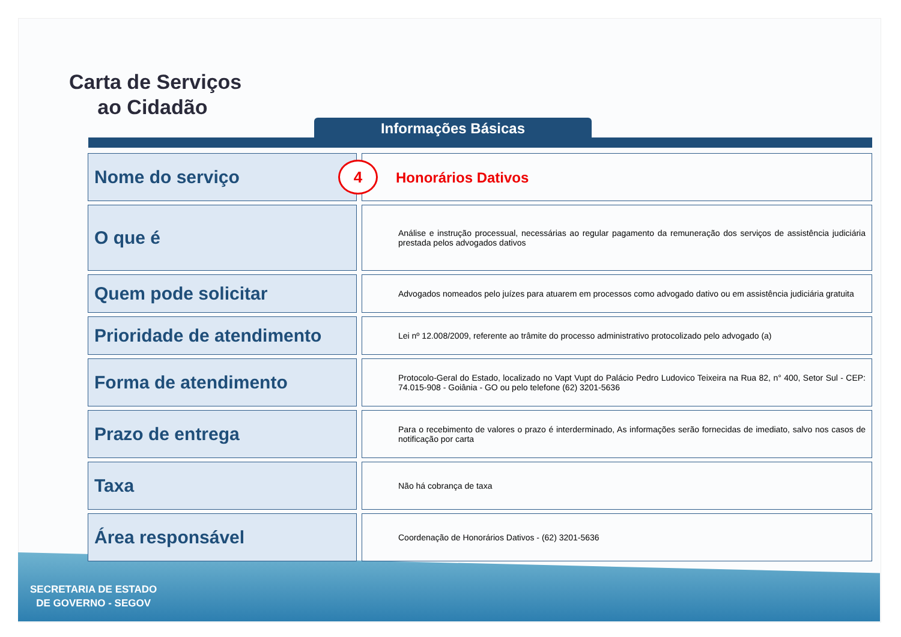Carta de Serviços
ao Cidadão
Informações Básicas
| Nome do serviço | | 4 Honorários Dativos |
| O que é | | Análise e instrução processual, necessárias ao regular pagamento da remuneração dos serviços de assistência judiciária prestada pelos advogados dativos |
| Quem pode solicitar | | Advogados nomeados pelo juízes para atuarem em processos como advogado dativo ou em assistência judiciária gratuita |
| Prioridade de atendimento | | Lei nº 12.008/2009, referente ao trâmite do processo administrativo protocolizado pelo advogado (a) |
| Forma de atendimento | | Protocolo-Geral do Estado, localizado no Vapt Vupt do Palácio Pedro Ludovico Teixeira na Rua 82, n° 400, Setor Sul - CEP: 74.015-908 - Goiânia - GO ou pelo telefone (62) 3201-5636 |
| Prazo de entrega | | Para o recebimento de valores o prazo é interderminado, As informações serão fornecidas de imediato, salvo nos casos de notificação por carta |
| Taxa | | Não há cobrança de taxa |
| Área responsável | | Coordenação de Honorários Dativos - (62) 3201-5636 |
SECRETARIA DE ESTADO
DE GOVERNO - SEGOV